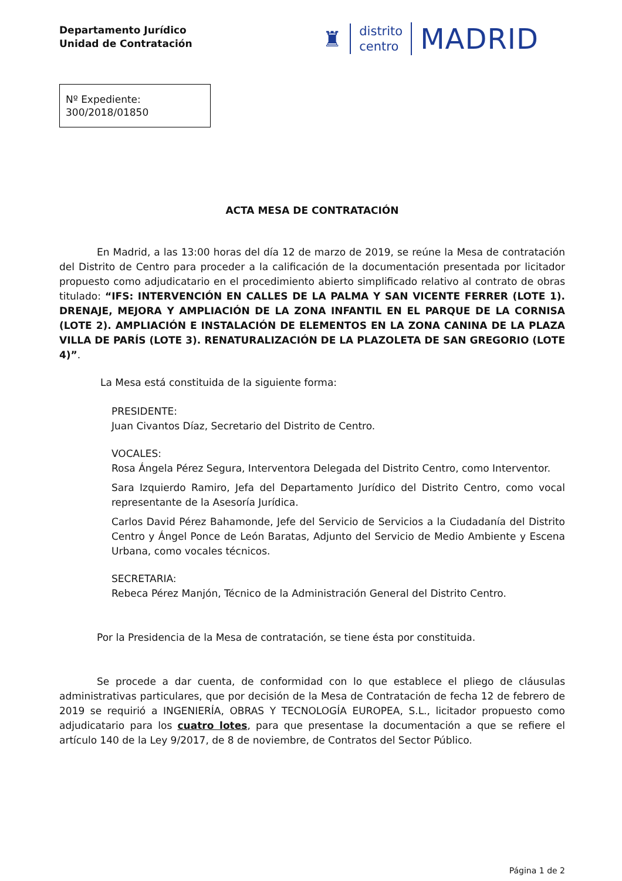Departamento Jurídico
Unidad de Contratación
♜
distrito
centro
MADRID
Nº Expediente:
300/2018/01850
ACTA MESA DE CONTRATACIÓN
En Madrid, a las 13:00 horas del día 12 de marzo de 2019, se reúne la Mesa de contratación del Distrito de Centro para proceder a la calificación de la documentación presentada por licitador propuesto como adjudicatario en el procedimiento abierto simplificado relativo al contrato de obras titulado: “IFS: INTERVENCIÓN EN CALLES DE LA PALMA Y SAN VICENTE FERRER (LOTE 1). DRENAJE, MEJORA Y AMPLIACIÓN DE LA ZONA INFANTIL EN EL PARQUE DE LA CORNISA (LOTE 2). AMPLIACIÓN E INSTALACIÓN DE ELEMENTOS EN LA ZONA CANINA DE LA PLAZA VILLA DE PARÍS (LOTE 3). RENATURALIZACIÓN DE LA PLAZOLETA DE SAN GREGORIO (LOTE 4)”.
La Mesa está constituida de la siguiente forma:
PRESIDENTE:
Juan Civantos Díaz, Secretario del Distrito de Centro.
VOCALES:
Rosa Ángela Pérez Segura, Interventora Delegada del Distrito Centro, como Interventor.
Sara Izquierdo Ramiro, Jefa del Departamento Jurídico del Distrito Centro, como vocal representante de la Asesoría Jurídica.
Carlos David Pérez Bahamonde, Jefe del Servicio de Servicios a la Ciudadanía del Distrito Centro y Ángel Ponce de León Baratas, Adjunto del Servicio de Medio Ambiente y Escena Urbana, como vocales técnicos.
SECRETARIA:
Rebeca Pérez Manjón, Técnico de la Administración General del Distrito Centro.
Por la Presidencia de la Mesa de contratación, se tiene ésta por constituida.
Se procede a dar cuenta, de conformidad con lo que establece el pliego de cláusulas administrativas particulares, que por decisión de la Mesa de Contratación de fecha 12 de febrero de 2019 se requirió a INGENIERÍA, OBRAS Y TECNOLOGÍA EUROPEA, S.L., licitador propuesto como adjudicatario para los cuatro lotes, para que presentase la documentación a que se refiere el artículo 140 de la Ley 9/2017, de 8 de noviembre, de Contratos del Sector Público.
Página 1 de 2